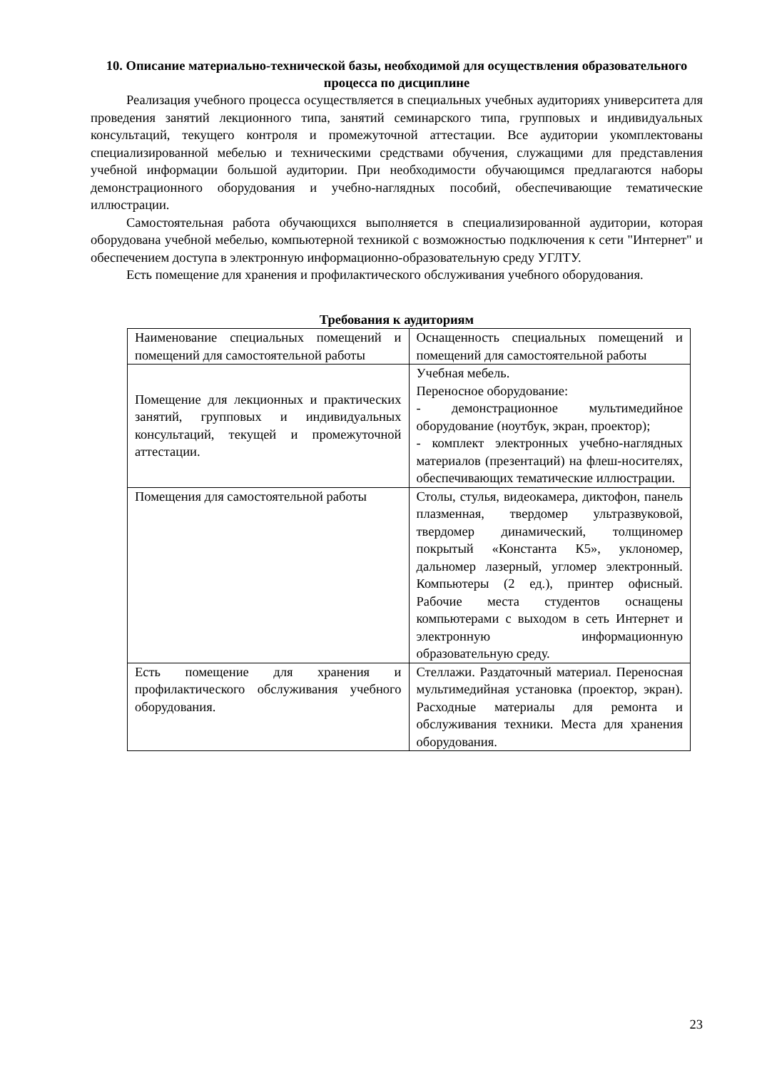10. Описание материально-технической базы, необходимой для осуществления образовательного процесса по дисциплине
Реализация учебного процесса осуществляется в специальных учебных аудиториях университета для проведения занятий лекционного типа, занятий семинарского типа, групповых и индивидуальных консультаций, текущего контроля и промежуточной аттестации. Все аудитории укомплектованы специализированной мебелью и техническими средствами обучения, служащими для представления учебной информации большой аудитории. При необходимости обучающимся предлагаются наборы демонстрационного оборудования и учебно-наглядных пособий, обеспечивающие тематические иллюстрации.
Самостоятельная работа обучающихся выполняется в специализированной аудитории, которая оборудована учебной мебелью, компьютерной техникой с возможностью подключения к сети "Интернет" и обеспечением доступа в электронную информационно-образовательную среду УГЛТУ.
Есть помещение для хранения и профилактического обслуживания учебного оборудования.
Требования к аудиториям
| Наименование специальных помещений и помещений для самостоятельной работы | Оснащенность специальных помещений и помещений для самостоятельной работы |
| Помещение для лекционных и практических занятий, групповых и индивидуальных консультаций, текущей и промежуточной аттестации. | Учебная мебель. Переносное оборудование: - демонстрационное мультимедийное оборудование (ноутбук, экран, проектор); - комплект электронных учебно-наглядных материалов (презентаций) на флеш-носителях, обеспечивающих тематические иллюстрации. |
| Помещения для самостоятельной работы | Столы, стулья, видеокамера, диктофон, панель плазменная, твердомер ультразвуковой, твердомер динамический, толщиномер покрытый «Константа К5», уклономер, дальномер лазерный, угломер электронный. Компьютеры (2 ед.), принтер офисный. Рабочие места студентов оснащены компьютерами с выходом в сеть Интернет и электронную информационную образовательную среду. |
| Есть помещение для хранения и профилактического обслуживания учебного оборудования. | Стеллажи. Раздаточный материал. Переносная мультимедийная установка (проектор, экран). Расходные материалы для ремонта и обслуживания техники. Места для хранения оборудования. |
23